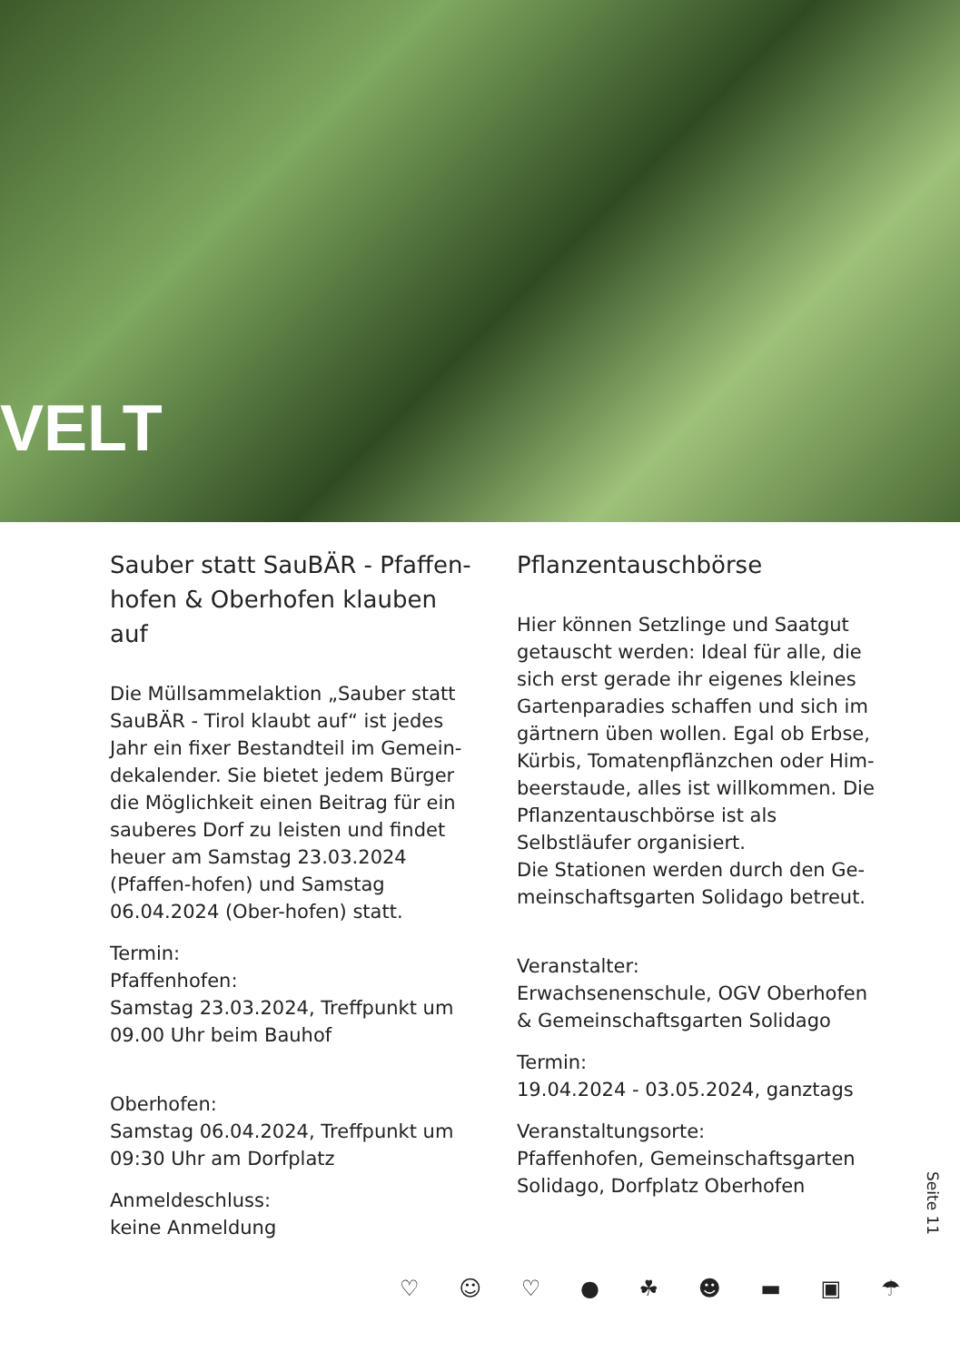VELT
Sauber statt SauBÄR - Pfaffen-hofen & Oberhofen klauben auf
Die Müllsammelaktion „Sauber statt SauBÄR - Tirol klaubt auf“ ist jedes Jahr ein fixer Bestandteil im Gemein-dekalender. Sie bietet jedem Bürger die Möglichkeit einen Beitrag für ein sauberes Dorf zu leisten und findet heuer am Samstag 23.03.2024 (Pfaffen-hofen) und Samstag 06.04.2024 (Ober-hofen) statt.
Termin:
Pfaffenhofen:
Samstag 23.03.2024, Treffpunkt um 09.00 Uhr beim Bauhof
Oberhofen:
Samstag 06.04.2024, Treffpunkt um 09:30 Uhr am Dorfplatz
Anmeldeschluss:
keine Anmeldung
Pflanzentauschbörse
Hier können Setzlinge und Saatgut getauscht werden: Ideal für alle, die sich erst gerade ihr eigenes kleines Gartenparadies schaffen und sich im gärtnern üben wollen. Egal ob Erbse, Kürbis, Tomatenpflänzchen oder Him-beerstaude, alles ist willkommen. Die Pflanzentauschbörse ist als Selbstläufer organisiert.
Die Stationen werden durch den Ge-meinschaftsgarten Solidago betreut.
Veranstalter:
Erwachsenenschule, OGV Oberhofen & Gemeinschaftsgarten Solidago
Termin:
19.04.2024 - 03.05.2024, ganztags
Veranstaltungsorte:
Pfaffenhofen, Gemeinschaftsgarten Solidago, Dorfplatz Oberhofen
Seite 11
♡ ☺ ♡ ● ☘ ☻ ▬ ▣ ☂